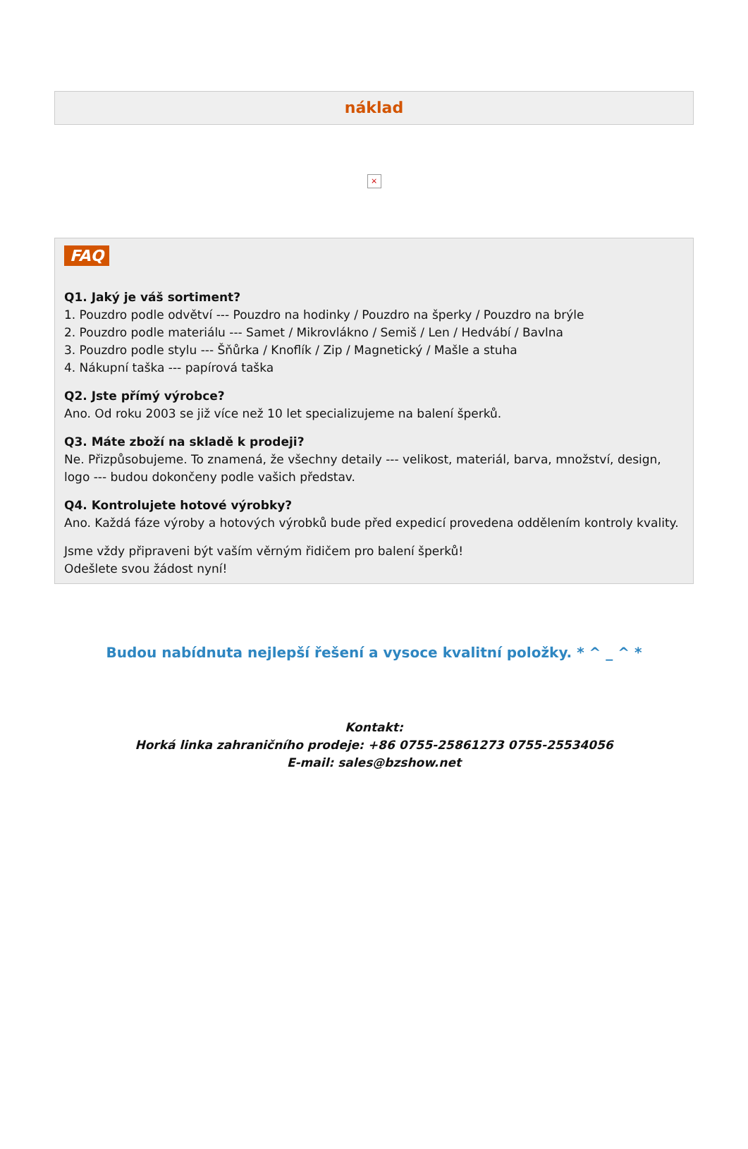náklad
×
FAQ
Q1. Jaký je váš sortiment?
1. Pouzdro podle odvětví --- Pouzdro na hodinky / Pouzdro na šperky / Pouzdro na brýle
2. Pouzdro podle materiálu --- Samet / Mikrovlákno / Semiš / Len / Hedvábí / Bavlna
3. Pouzdro podle stylu --- Šňůrka / Knoflík / Zip / Magnetický / Mašle a stuha
4. Nákupní taška --- papírová taška
Q2. Jste přímý výrobce?
Ano. Od roku 2003 se již více než 10 let specializujeme na balení šperků.
Q3. Máte zboží na skladě k prodeji?
Ne. Přizpůsobujeme. To znamená, že všechny detaily --- velikost, materiál, barva, množství, design, logo --- budou dokončeny podle vašich představ.
Q4. Kontrolujete hotové výrobky?
Ano. Každá fáze výroby a hotových výrobků bude před expedicí provedena oddělením kontroly kvality.
Jsme vždy připraveni být vaším věrným řidičem pro balení šperků!
Odešlete svou žádost nyní!
Budou nabídnuta nejlepší řešení a vysoce kvalitní položky. * ^ _ ^ *
Kontakt:
Horká linka zahraničního prodeje: +86 0755-25861273 0755-25534056
E-mail: sales@bzshow.net